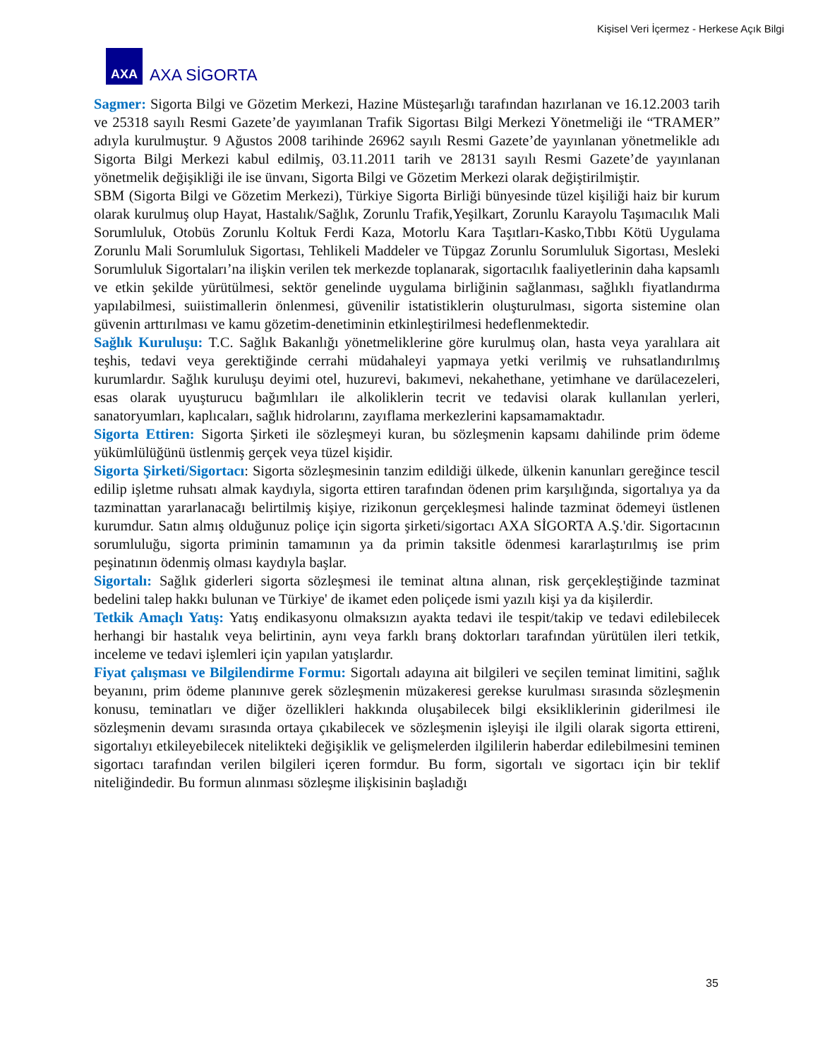Kişisel Veri İçermez - Herkese Açık Bilgi
AXA
AXA SİGORTA
Sagmer: Sigorta Bilgi ve Gözetim Merkezi, Hazine Müsteşarlığı tarafından hazırlanan ve 16.12.2003 tarih ve 25318 sayılı Resmi Gazete’de yayımlanan Trafik Sigortası Bilgi Merkezi Yönetmeliği ile “TRAMER” adıyla kurulmuştur. 9 Ağustos 2008 tarihinde 26962 sayılı Resmi Gazete’de yayınlanan yönetmelikle adı Sigorta Bilgi Merkezi kabul edilmiş, 03.11.2011 tarih ve 28131 sayılı Resmi Gazete’de yayınlanan yönetmelik değişikliği ile ise ünvanı, Sigorta Bilgi ve Gözetim Merkezi olarak değiştirilmiştir.
SBM (Sigorta Bilgi ve Gözetim Merkezi), Türkiye Sigorta Birliği bünyesinde tüzel kişiliği haiz bir kurum olarak kurulmuş olup Hayat, Hastalık/Sağlık, Zorunlu Trafik,Yeşilkart, Zorunlu Karayolu Taşımacılık Mali Sorumluluk, Otobüs Zorunlu Koltuk Ferdi Kaza, Motorlu Kara Taşıtları-Kasko,Tıbbı Kötü Uygulama Zorunlu Mali Sorumluluk Sigortası, Tehlikeli Maddeler ve Tüpgaz Zorunlu Sorumluluk Sigortası, Mesleki Sorumluluk Sigortaları’na ilişkin verilen tek merkezde toplanarak, sigortacılık faaliyetlerinin daha kapsamlı ve etkin şekilde yürütülmesi, sektör genelinde uygulama birliğinin sağlanması, sağlıklı fiyatlandırma yapılabilmesi, suiistimallerin önlenmesi, güvenilir istatistiklerin oluşturulması, sigorta sistemine olan güvenin arttırılması ve kamu gözetim-denetiminin etkinleştirilmesi hedeflenmektedir.
Sağlık Kuruluşu: T.C. Sağlık Bakanlığı yönetmeliklerine göre kurulmuş olan, hasta veya yaralılara ait teşhis, tedavi veya gerektiğinde cerrahi müdahaleyi yapmaya yetki verilmiş ve ruhsatlandırılmış kurumlardır. Sağlık kuruluşu deyimi otel, huzurevi, bakımevi, nekahethane, yetimhane ve darülacezeleri, esas olarak uyuşturucu bağımlıları ile alkoliklerin tecrit ve tedavisi olarak kullanılan yerleri, sanatoryumları, kaplıcaları, sağlık hidrolarını, zayıflama merkezlerini kapsamamaktadır.
Sigorta Ettiren: Sigorta Şirketi ile sözleşmeyi kuran, bu sözleşmenin kapsamı dahilinde prim ödeme yükümlülüğünü üstlenmiş gerçek veya tüzel kişidir.
Sigorta Şirketi/Sigortacı: Sigorta sözleşmesinin tanzim edildiği ülkede, ülkenin kanunları gereğince tescil edilip işletme ruhsatı almak kaydıyla, sigorta ettiren tarafından ödenen prim karşılığında, sigortalıya ya da tazminattan yararlanacağı belirtilmiş kişiye, rizikonun gerçekleşmesi halinde tazminat ödemeyi üstlenen kurumdur. Satın almış olduğunuz poliçe için sigorta şirketi/sigortacı AXA SİGORTA A.Ş.'dir. Sigortacının sorumluluğu, sigorta priminin tamamının ya da primin taksitle ödenmesi kararlaştırılmış ise prim peşinatının ödenmiş olması kaydıyla başlar.
Sigortalı: Sağlık giderleri sigorta sözleşmesi ile teminat altına alınan, risk gerçekleştiğinde tazminat bedelini talep hakkı bulunan ve Türkiye' de ikamet eden poliçede ismi yazılı kişi ya da kişilerdir.
Tetkik Amaçlı Yatış: Yatış endikasyonu olmaksızın ayakta tedavi ile tespit/takip ve tedavi edilebilecek herhangi bir hastalık veya belirtinin, aynı veya farklı branş doktorları tarafından yürütülen ileri tetkik, inceleme ve tedavi işlemleri için yapılan yatışlardır.
Fiyat çalışması ve Bilgilendirme Formu: Sigortalı adayına ait bilgileri ve seçilen teminat limitini, sağlık beyanını, prim ödeme planınıve gerek sözleşmenin müzakeresi gerekse kurulması sırasında sözleşmenin konusu, teminatları ve diğer özellikleri hakkında oluşabilecek bilgi eksikliklerinin giderilmesi ile sözleşmenin devamı sırasında ortaya çıkabilecek ve sözleşmenin işleyişi ile ilgili olarak sigorta ettireni, sigortalıyı etkileyebilecek nitelikteki değişiklik ve gelişmelerden ilgililerin haberdar edilebilmesini teminen sigortacı tarafından verilen bilgileri içeren formdur. Bu form, sigortalı ve sigortacı için bir teklif niteliğindedir. Bu formun alınması sözleşme ilişkisinin başladığı
35